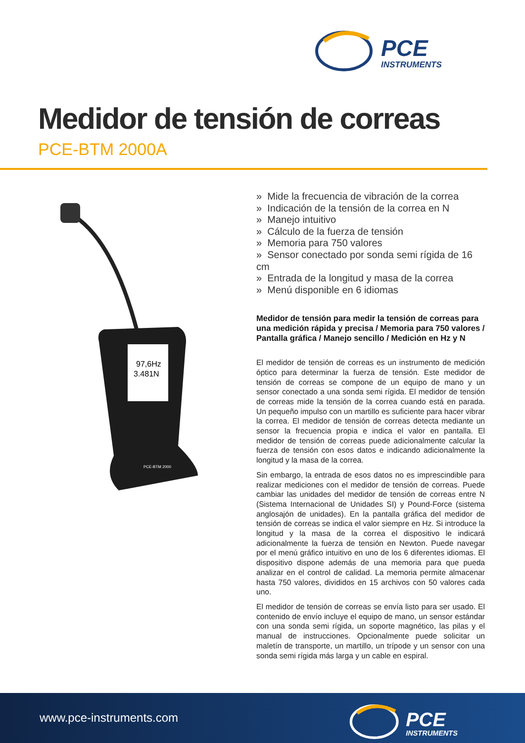PCE
INSTRUMENTS
Medidor de tensión de correas
PCE-BTM 2000A
97,6Hz
3.481N
PCE-BTM 2000
» Mide la frecuencia de vibración de la correa
» Indicación de la tensión de la correa en N
» Manejo intuitivo
» Cálculo de la fuerza de tensión
» Memoria para 750 valores
» Sensor conectado por sonda semi rígida de 16 cm
» Entrada de la longitud y masa de la correa
» Menú disponible en 6 idiomas
Medidor de tensión para medir la tensión de correas para una medición rápida y precisa / Memoria para 750 valores / Pantalla gráfica / Manejo sencillo / Medición en Hz y N
El medidor de tensión de correas es un instrumento de medición óptico para determinar la fuerza de tensión. Este medidor de tensión de correas se compone de un equipo de mano y un sensor conectado a una sonda semi rígida. El medidor de tensión de correas mide la tensión de la correa cuando está en parada. Un pequeño impulso con un martillo es suficiente para hacer vibrar la correa. El medidor de tensión de correas detecta mediante un sensor la frecuencia propia e indica el valor en pantalla. El medidor de tensión de correas puede adicionalmente calcular la fuerza de tensión con esos datos e indicando adicionalmente la longitud y la masa de la correa.
Sin embargo, la entrada de esos datos no es imprescindible para realizar mediciones con el medidor de tensión de correas. Puede cambiar las unidades del medidor de tensión de correas entre N (Sistema Internacional de Unidades SI) y Pound-Force (sistema anglosajón de unidades). En la pantalla gráfica del medidor de tensión de correas se indica el valor siempre en Hz. Si introduce la longitud y la masa de la correa el dispositivo le indicará adicionalmente la fuerza de tensión en Newton. Puede navegar por el menú gráfico intuitivo en uno de los 6 diferentes idiomas. El dispositivo dispone además de una memoria para que pueda analizar en el control de calidad. La memoria permite almacenar hasta 750 valores, divididos en 15 archivos con 50 valores cada uno.
El medidor de tensión de correas se envía listo para ser usado. El contenido de envío incluye el equipo de mano, un sensor estándar con una sonda semi rígida, un soporte magnético, las pilas y el manual de instrucciones. Opcionalmente puede solicitar un maletín de transporte, un martillo, un trípode y un sensor con una sonda semi rígida más larga y un cable en espiral.
www.pce-instruments.com
PCE
INSTRUMENTS